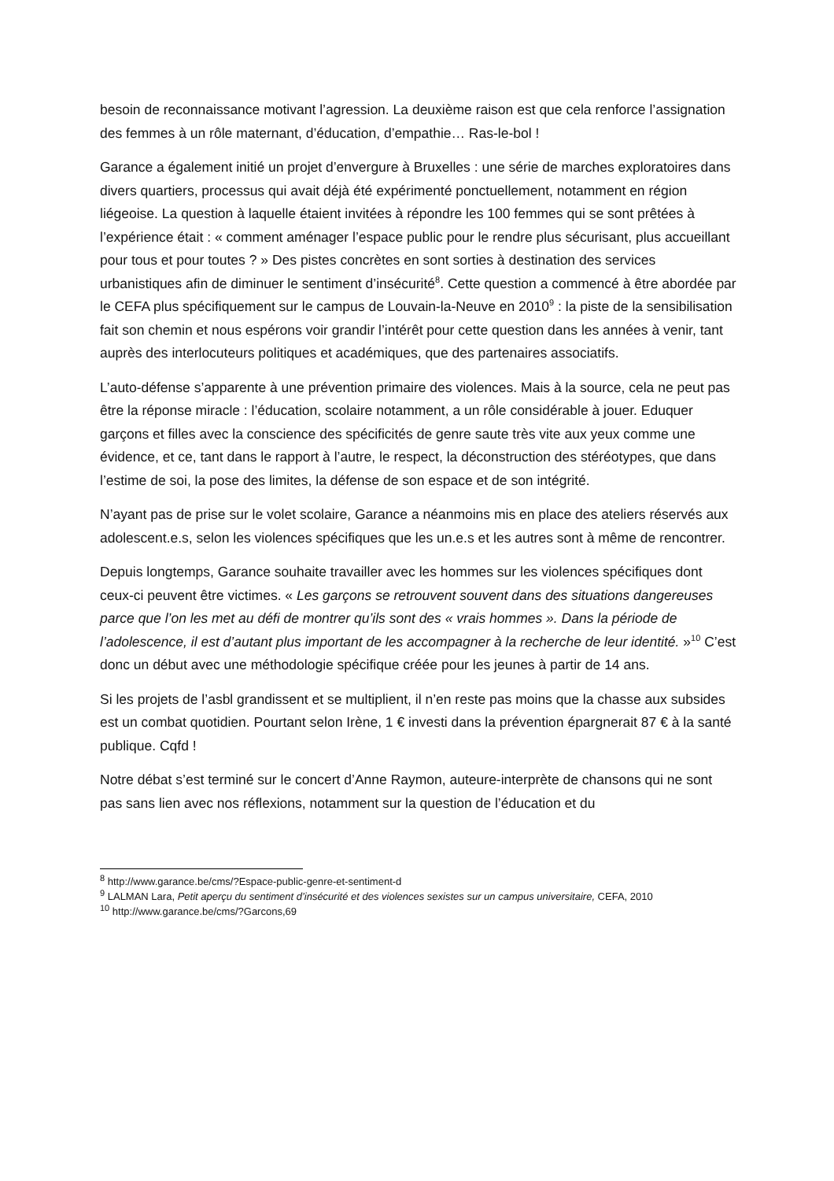besoin de reconnaissance motivant l’agression. La deuxième raison est que cela renforce l’assignation des femmes à un rôle maternant, d’éducation, d’empathie… Ras-le-bol !
Garance a également initié un projet d’envergure à Bruxelles : une série de marches exploratoires dans divers quartiers, processus qui avait déjà été expérimenté ponctuellement, notamment en région liégeoise. La question à laquelle étaient invitées à répondre les 100 femmes qui se sont prêtées à l’expérience était : « comment aménager l’espace public pour le rendre plus sécurisant, plus accueillant pour tous et pour toutes ? » Des pistes concrètes en sont sorties à destination des services urbanistiques afin de diminuer le sentiment d’insécurité<sup>8</sup>. Cette question a commencé à être abordée par le CEFA plus spécifiquement sur le campus de Louvain-la-Neuve en 2010<sup>9</sup> : la piste de la sensibilisation fait son chemin et nous espérons voir grandir l’intérêt pour cette question dans les années à venir, tant auprès des interlocuteurs politiques et académiques, que des partenaires associatifs.
L’auto-défense s’apparente à une prévention primaire des violences. Mais à la source, cela ne peut pas être la réponse miracle : l’éducation, scolaire notamment, a un rôle considérable à jouer. Eduquer garçons et filles avec la conscience des spécificités de genre saute très vite aux yeux comme une évidence, et ce, tant dans le rapport à l’autre, le respect, la déconstruction des stéréotypes, que dans l’estime de soi, la pose des limites, la défense de son espace et de son intégrité.
N’ayant pas de prise sur le volet scolaire, Garance a néanmoins mis en place des ateliers réservés aux adolescent.e.s, selon les violences spécifiques que les un.e.s et les autres sont à même de rencontrer.
Depuis longtemps, Garance souhaite travailler avec les hommes sur les violences spécifiques dont ceux-ci peuvent être victimes. « Les garçons se retrouvent souvent dans des situations dangereuses parce que l’on les met au défi de montrer qu’ils sont des « vrais hommes ». Dans la période de l’adolescence, il est d’autant plus important de les accompagner à la recherche de leur identité. »<sup>10</sup> C’est donc un début avec une méthodologie spécifique créée pour les jeunes à partir de 14 ans.
Si les projets de l’asbl grandissent et se multiplient, il n’en reste pas moins que la chasse aux subsides est un combat quotidien. Pourtant selon Irène, 1 € investi dans la prévention épargnerait 87 € à la santé publique. Cqfd !
Notre débat s’est terminé sur le concert d’Anne Raymon, auteure-interprète de chansons qui ne sont pas sans lien avec nos réflexions, notamment sur la question de l’éducation et du
<sup>8</sup> http://www.garance.be/cms/?Espace-public-genre-et-sentiment-d
<sup>9</sup> LALMAN Lara, Petit aperçu du sentiment d’insécurité et des violences sexistes sur un campus universitaire, CEFA, 2010
<sup>10</sup> http://www.garance.be/cms/?Garcons,69